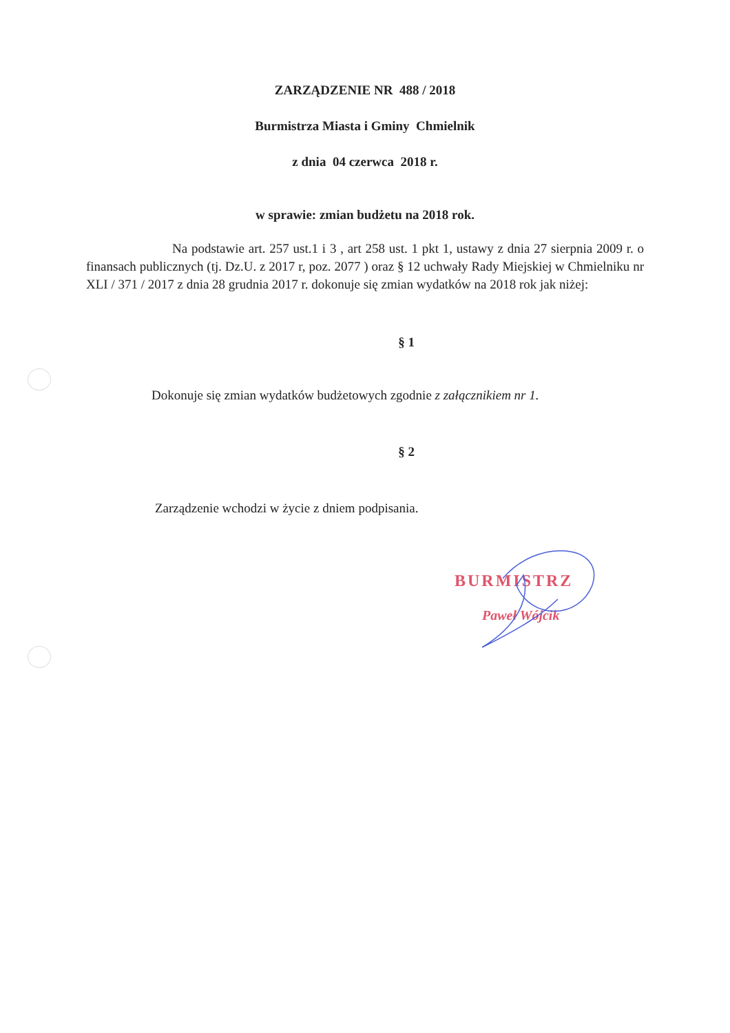ZARZĄDZENIE NR 488 / 2018
Burmistrza Miasta i Gminy Chmielnik
z dnia 04 czerwca 2018 r.
w sprawie: zmian budżetu na 2018 rok.
Na podstawie art. 257 ust.1 i 3 , art 258 ust. 1 pkt 1, ustawy z dnia 27 sierpnia 2009 r. o finansach publicznych (tj. Dz.U. z 2017 r, poz. 2077 ) oraz § 12 uchwały Rady Miejskiej w Chmielniku nr XLI / 371 / 2017 z dnia 28 grudnia 2017 r. dokonuje się zmian wydatków na 2018 rok jak niżej:
§ 1
Dokonuje się zmian wydatków budżetowych zgodnie z załącznikiem nr 1.
§ 2
Zarządzenie wchodzi w życie z dniem podpisania.
BURMISTRZ
Paweł Wójcik